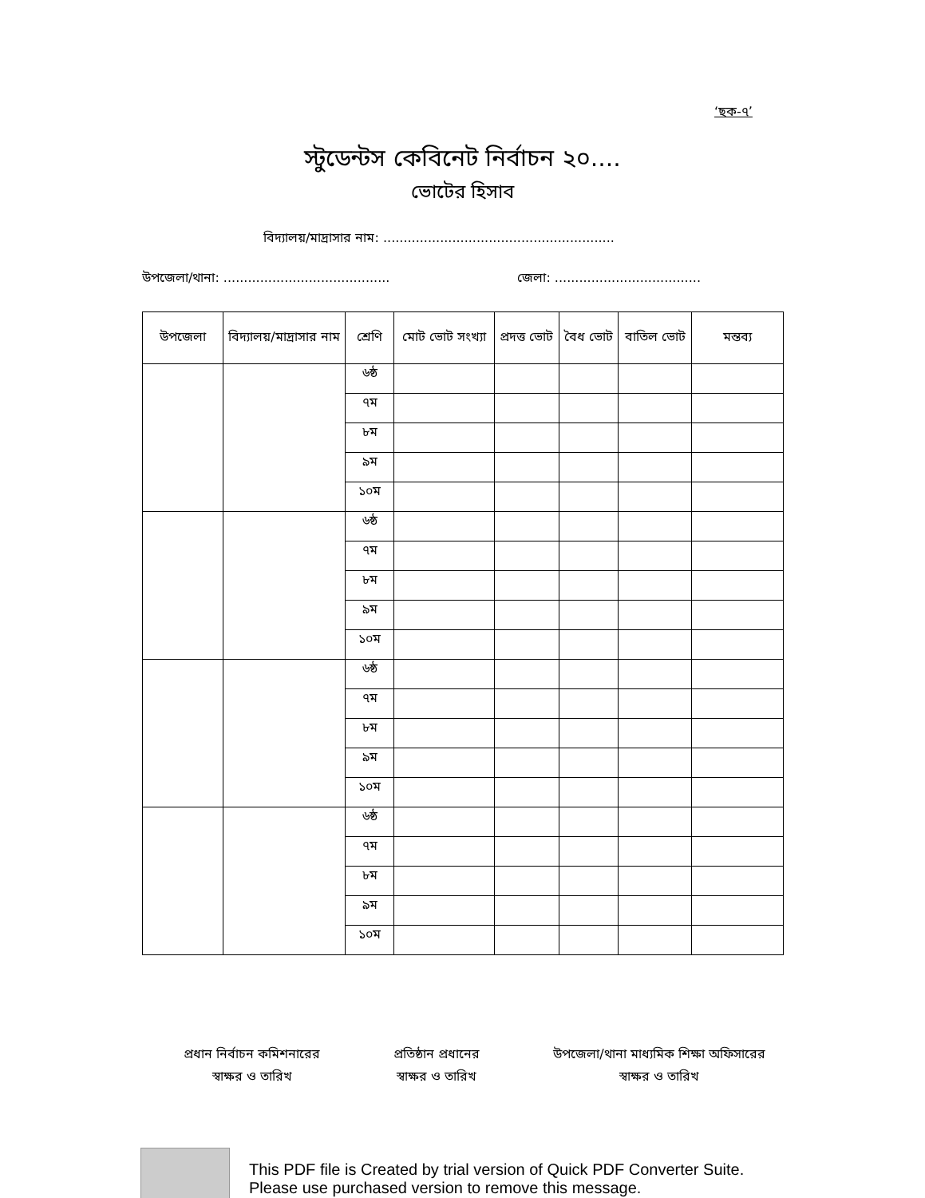‘ছক-৭’
স্টুডেন্টস কেবিনেট নির্বাচন ২০....
ভোটের হিসাব
বিদ্যালয়/মাদ্রাসার নাম: .........................................................
উপজেলা/থানা: ......................................... জেলা: ....................................
| উপজেলা | বিদ্যালয়/মাদ্রাসার নাম | শ্রেণি | মোট ভোট সংখ্যা | প্রদত্ত ভোট | বৈধ ভোট | বাতিল ভোট | মন্তব্য |
| --- | --- | --- | --- | --- | --- | --- | --- |
| | | ৬ষ্ঠ | | | | | |
| | | ৭ম | | | | | |
| | | ৮ম | | | | | |
| | | ৯ম | | | | | |
| | | ১০ম | | | | | |
| | | ৬ষ্ঠ | | | | | |
| | | ৭ম | | | | | |
| | | ৮ম | | | | | |
| | | ৯ম | | | | | |
| | | ১০ম | | | | | |
| | | ৬ষ্ঠ | | | | | |
| | | ৭ম | | | | | |
| | | ৮ম | | | | | |
| | | ৯ম | | | | | |
| | | ১০ম | | | | | |
| | | ৬ষ্ঠ | | | | | |
| | | ৭ম | | | | | |
| | | ৮ম | | | | | |
| | | ৯ম | | | | | |
| | | ১০ম | | | | | |
প্রধান নির্বাচন কমিশনারের
স্বাক্ষর ও তারিখ
প্রতিষ্ঠান প্রধানের
স্বাক্ষর ও তারিখ
উপজেলা/থানা মাধ্যমিক শিক্ষা অফিসারের
স্বাক্ষর ও তারিখ
This PDF file is Created by trial version of Quick PDF Converter Suite.
Please use purchased version to remove this message.